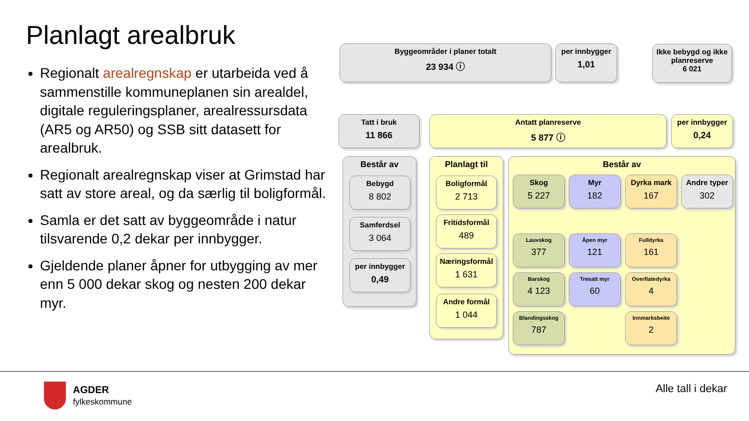Planlagt arealbruk
Regionalt arealregnskap er utarbeida ved å sammenstille kommuneplanen sin arealdel, digitale reguleringsplaner, arealressursdata (AR5 og AR50) og SSB sitt datasett for arealbruk.
Regionalt arealregnskap viser at Grimstad har satt av store areal, og da særlig til boligformål.
Samla er det satt av byggeområde i natur tilsvarende 0,2 dekar per innbygger.
Gjeldende planer åpner for utbygging av mer enn 5 000 dekar skog og nesten 200 dekar myr.
Byggeområder i planer totalt
23 934 ⓘ
per innbygger
1,01
Ikke bebygd og ikke planreserve
6 021
Tatt i bruk
11 866
Antatt planreserve
5 877 ⓘ
per innbygger
0,24
Består av
Bebygd
8 802
Samferdsel
3 064
per innbygger
0,49
Planlagt til
Boligformål
2 713
Fritidsformål
489
Næringsformål
1 631
Andre formål
1 044
Består av
Skog
5 227
Myr
182
Dyrka mark
167
Andre typer
302
Lauvskog
377
Åpen myr
121
Fulldyrka
161
Barskog
4 123
Tresatt myr
60
Overflatedyrka
4
Blandingsskog
787
Innmarksbeite
2
AGDER
fylkeskommune
Alle tall i dekar